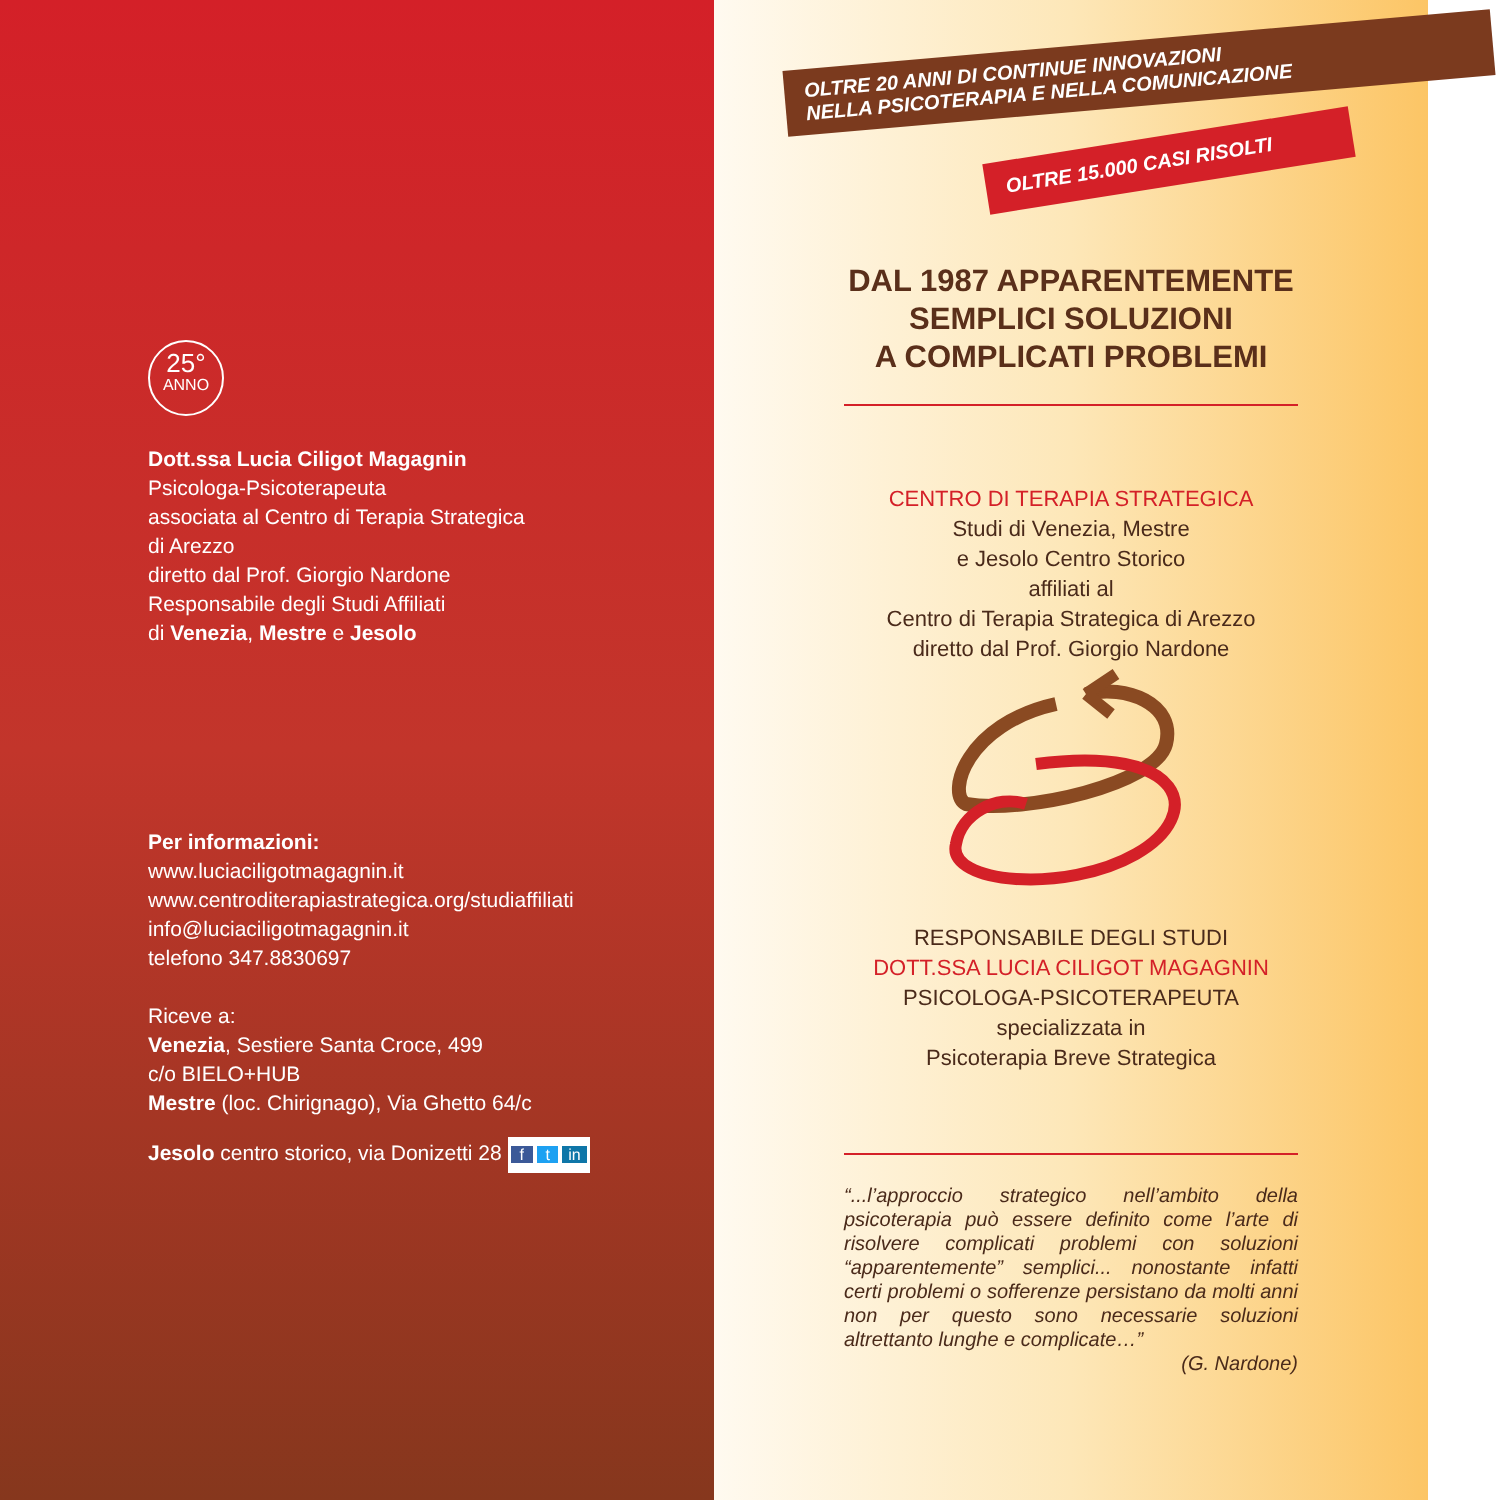25°
ANNO
Dott.ssa Lucia Ciligot Magagnin
Psicologa-Psicoterapeuta
associata al Centro di Terapia Strategica
di Arezzo
diretto dal Prof. Giorgio Nardone
Responsabile degli Studi Affiliati
di Venezia, Mestre e Jesolo
Per informazioni:
www.luciaciligotmagagnin.it
www.centroditerapiastrategica.org/studiaffiliati
info@luciaciligotmagagnin.it
telefono 347.8830697
Riceve a:
Venezia, Sestiere Santa Croce, 499
c/o BIELO+HUB
Mestre (loc. Chirignago), Via Ghetto 64/c
Jesolo centro storico, via Donizetti 28
f t in
OLTRE 20 ANNI DI CONTINUE INNOVAZIONI
NELLA PSICOTERAPIA E NELLA COMUNICAZIONE
OLTRE 15.000 CASI RISOLTI
DAL 1987 APPARENTEMENTE
SEMPLICI SOLUZIONI
A COMPLICATI PROBLEMI
CENTRO DI TERAPIA STRATEGICA
Studi di Venezia, Mestre
e Jesolo Centro Storico
affiliati al
Centro di Terapia Strategica di Arezzo
diretto dal Prof. Giorgio Nardone
RESPONSABILE DEGLI STUDI
DOTT.SSA LUCIA CILIGOT MAGAGNIN
PSICOLOGA-PSICOTERAPEUTA
specializzata in
Psicoterapia Breve Strategica
“...l’approccio strategico nell’ambito della psicoterapia può essere definito come l’arte di risolvere complicati problemi con soluzioni “apparentemente” semplici... nonostante infatti certi problemi o sofferenze persistano da molti anni non per questo sono necessarie soluzioni altrettanto lunghe e complicate…”
(G. Nardone)